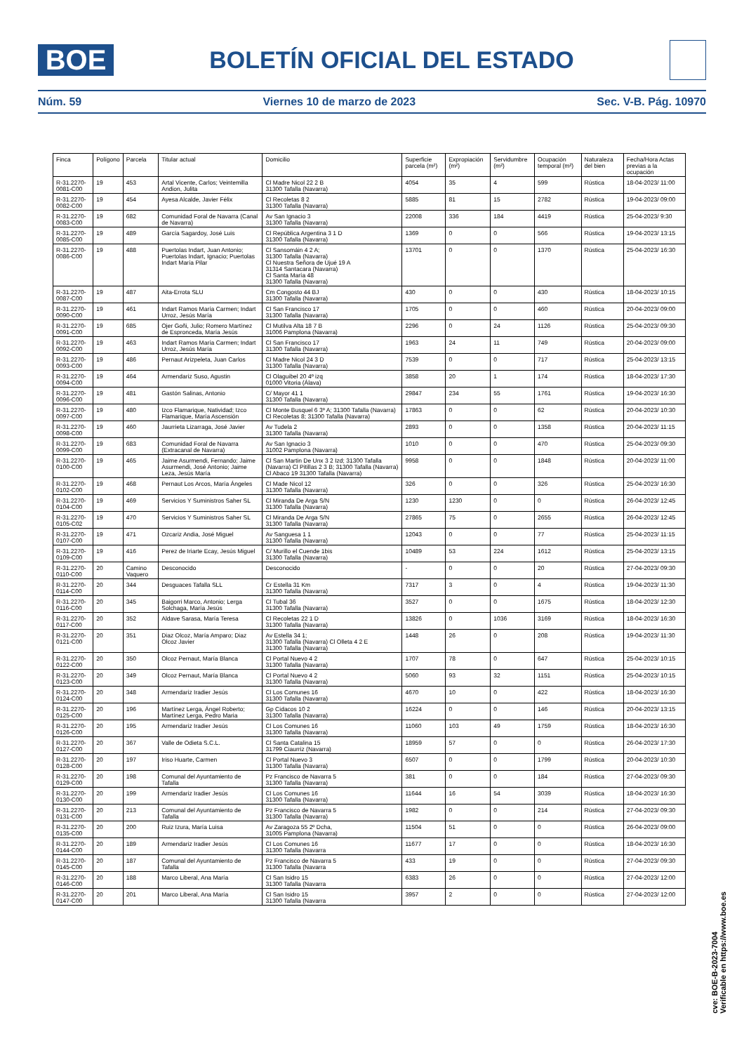BOE
BOLETÍN OFICIAL DEL ESTADO
Núm. 59 Viernes 10 de marzo de 2023 Sec. V-B. Pág. 10970
| Finca | Polígono | Parcela | Titular actual | Domicilio | Superficie parcela (m²) | Expropiación (m²) | Servidumbre (m²) | Ocupación temporal (m²) | Naturaleza del bien | Fecha/Hora Actas previas a la ocupación |
| --- | --- | --- | --- | --- | --- | --- | --- | --- | --- | --- |
| R-31.2270-0081-C00 | 19 | 453 | Artal Vicente, Carlos; Veintemilla Andion, Julita | Cl Madre Nicol 22 2 B 31300 Tafalla (Navarra) | 4054 | 35 | 4 | 599 | Rústica | 18-04-2023/ 11:00 |
| R-31.2270-0082-C00 | 19 | 454 | Ayesa Alcalde, Javier Félix | Cl Recoletas 8 2 31300 Tafalla (Navarra) | 5885 | 81 | 15 | 2782 | Rústica | 19-04-2023/ 09:00 |
| R-31.2270-0083-C00 | 19 | 682 | Comunidad Foral de Navarra (Canal de Navarra) | Av San Ignacio 3 31300 Tafalla (Navarra) | 22008 | 336 | 184 | 4419 | Rústica | 25-04-2023/ 9:30 |
| R-31.2270-0085-C00 | 19 | 489 | García Sagardoy, José Luis | Cl República Argentina 3 1 D 31300 Tafalla (Navarra) | 1369 | 0 | 0 | 566 | Rústica | 19-04-2023/ 13:15 |
| R-31.2270-0086-C00 | 19 | 488 | Puertolas Indart, Juan Antonio; Puertolas Indart, Ignacio; Puertolas Indart María Pilar | Cl Sansomáin 4 2 A; 31300 Tafalla (Navarra) Cl Nuestra Señora de Ujué 19 A 31314 Santacara (Navarra) Cl Santa María 48 31300 Tafalla (Navarra) | 13701 | 0 | 0 | 1370 | Rústica | 25-04-2023/ 16:30 |
| R-31.2270-0087-C00 | 19 | 487 | Aita-Errota SLU | Cm Congosto 44 BJ 31300 Tafalla (Navarra) | 430 | 0 | 0 | 430 | Rústica | 18-04-2023/ 10:15 |
| R-31.2270-0090-C00 | 19 | 461 | Indart Ramos María Carmen; Indart Urroz, Jesús María | Cl San Francisco 17 31300 Tafalla (Navarra) | 1705 | 0 | 0 | 460 | Rústica | 20-04-2023/ 09:00 |
| R-31.2270-0091-C00 | 19 | 685 | Ojer Goñi, Julio; Romero Martínez de Espronceda, María Jesús | Cl Mutilva Alta 18 7 B 31006 Pamplona (Navarra) | 2296 | 0 | 24 | 1126 | Rústica | 25-04-2023/ 09:30 |
| R-31.2270-0092-C00 | 19 | 463 | Indart Ramos María Carmen; Indart Urroz, Jesús María | Cl San Francisco 17 31300 Tafalla (Navarra) | 1963 | 24 | 11 | 749 | Rústica | 20-04-2023/ 09:00 |
| R-31.2270-0093-C00 | 19 | 486 | Pernaut Arizpeleta, Juan Carlos | Cl Madre Nicol 24 3 D 31300 Tafalla (Navarra) | 7539 | 0 | 0 | 717 | Rústica | 25-04-2023/ 13:15 |
| R-31.2270-0094-C00 | 19 | 464 | Armendariz Suso, Agustin | Cl Olaguibel 20 4º izq 01000 Vitoria (Álava) | 3858 | 20 | 1 | 174 | Rústica | 18-04-2023/ 17:30 |
| R-31.2270-0096-C00 | 19 | 481 | Gastón Salinas, Antonio | C/ Mayor 41 1 31300 Tafalla (Navarra) | 29847 | 234 | 55 | 1761 | Rústica | 19-04-2023/ 16:30 |
| R-31.2270-0097-C00 | 19 | 480 | Izco Flamarique, Natividad; Izco Flamarique, María Ascensión | Cl Monte Busquel 6 3º A; 31300 Tafalla (Navarra) Cl Recoletas 8; 31300 Tafalla (Navarra) | 17863 | 0 | 0 | 62 | Rústica | 20-04-2023/ 10:30 |
| R-31.2270-0098-C00 | 19 | 460 | Jaurrieta Lizarraga, José Javier | Av Tudela 2 31300 Tafalla (Navarra) | 2893 | 0 | 0 | 1358 | Rústica | 20-04-2023/ 11:15 |
| R-31.2270-0099-C00 | 19 | 683 | Comunidad Foral de Navarra (Extracanal de Navarra) | Av San Ignacio 3 31002 Pamplona (Navarra) | 1010 | 0 | 0 | 470 | Rústica | 25-04-2023/ 09:30 |
| R-31.2270-0100-C00 | 19 | 465 | Jaime Asurmendi, Fernando; Jaime Asurmendi, José Antonio; Jaime Leza, Jesús María | Cl San Martin De Unx 3 2 Izd; 31300 Tafalla (Navarra) Cl Pitillas 2 3 B; 31300 Tafalla (Navarra) Cl Abaco 19 31300 Tafalla (Navarra) | 9958 | 0 | 0 | 1848 | Rústica | 20-04-2023/ 11:00 |
| R-31.2270-0102-C00 | 19 | 468 | Pernaut Los Arcos, María Ángeles | Cl Made Nicol 12 31300 Tafalla (Navarra) | 326 | 0 | 0 | 326 | Rústica | 25-04-2023/ 16:30 |
| R-31.2270-0104-C00 | 19 | 469 | Servicios Y Suministros Saher SL | Cl Miranda De Arga S/N 31300 Tafalla (Navarra) | 1230 | 1230 | 0 | 0 | Rústica | 26-04-2023/ 12:45 |
| R-31.2270-0105-C02 | 19 | 470 | Servicios Y Suministros Saher SL | Cl Miranda De Arga S/N 31300 Tafalla (Navarra) | 27865 | 75 | 0 | 2655 | Rústica | 26-04-2023/ 12:45 |
| R-31.2270-0107-C00 | 19 | 471 | Ozcariz Andia, José Miguel | Av Sanguesa 1 1 31300 Tafalla (Navarra) | 12043 | 0 | 0 | 77 | Rústica | 25-04-2023/ 11:15 |
| R-31.2270-0109-C00 | 19 | 416 | Perez de Iriarte Ecay, Jesús Miguel | C/ Murillo el Cuende 1bis 31300 Tafalla (Navarra) | 10489 | 53 | 224 | 1612 | Rústica | 25-04-2023/ 13:15 |
| R-31.2270-0110-C00 | 20 | Camino Vaquero | Desconocido | Desconocido | - | 0 | 0 | 20 | Rústica | 27-04-2023/ 09:30 |
| R-31.2270-0114-C00 | 20 | 344 | Desguaces Tafalla SLL | Cr Estella 31 Km 31300 Tafalla (Navarra) | 7317 | 3 | 0 | 4 | Rústica | 19-04-2023/ 11:30 |
| R-31.2270-0116-C00 | 20 | 345 | Baigorri Marco, Antonio; Lerga Solchaga, María Jesús | Cl Tubal 36 31300 Tafalla (Navarra) | 3527 | 0 | 0 | 1675 | Rústica | 18-04-2023/ 12:30 |
| R-31.2270-0117-C00 | 20 | 352 | Aldave Sarasa, María Teresa | Cl Recoletas 22 1 D 31300 Tafalla (Navarra) | 13826 | 0 | 1036 | 3169 | Rústica | 18-04-2023/ 16:30 |
| R-31.2270-0121-C00 | 20 | 351 | Diaz Olcoz, María Amparo; Diaz Olcoz Javier | Av Estella 34 1; 31300 Tafalla (Navarra) Cl Olleta 4 2 E 31300 Tafalla (Navarra) | 1448 | 26 | 0 | 208 | Rústica | 19-04-2023/ 11:30 |
| R-31.2270-0122-C00 | 20 | 350 | Olcoz Pernaut, María Blanca | Cl Portal Nuevo 4 2 31300 Tafalla (Navarra) | 1707 | 78 | 0 | 647 | Rústica | 25-04-2023/ 10:15 |
| R-31.2270-0123-C00 | 20 | 349 | Olcoz Pernaut, María Blanca | Cl Portal Nuevo 4 2 31300 Tafalla (Navarra) | 5060 | 93 | 32 | 1151 | Rústica | 25-04-2023/ 10:15 |
| R-31.2270-0124-C00 | 20 | 348 | Armendariz Iradier Jesús | Cl Los Comunes 16 31300 Tafalla (Navarra) | 4670 | 10 | 0 | 422 | Rústica | 18-04-2023/ 16:30 |
| R-31.2270-0125-C00 | 20 | 196 | Martínez Lerga, Ángel Roberto; Martínez Lerga, Pedro Maria | Gp Cidacos 10 2 31300 Tafalla (Navarra) | 16224 | 0 | 0 | 146 | Rústica | 20-04-2023/ 13:15 |
| R-31.2270-0126-C00 | 20 | 195 | Armendariz Iradier Jesús | Cl Los Comunes 16 31300 Tafalla (Navarra) | 11060 | 103 | 49 | 1759 | Rústica | 18-04-2023/ 16:30 |
| R-31.2270-0127-C00 | 20 | 367 | Valle de Odieta S.C.L. | Cl Santa Catalina 15 31799 Ciaurriz (Navarra) | 18959 | 57 | 0 | 0 | Rústica | 26-04-2023/ 17:30 |
| R-31.2270-0128-C00 | 20 | 197 | Iriso Huarte, Carmen | Cl Portal Nuevo 3 31300 Tafalla (Navarra) | 6507 | 0 | 0 | 1799 | Rústica | 20-04-2023/ 10:30 |
| R-31.2270-0129-C00 | 20 | 198 | Comunal del Ayuntamiento de Tafalla | Pz Francisco de Navarra 5 31300 Tafalla (Navarra) | 381 | 0 | 0 | 184 | Rústica | 27-04-2023/ 09:30 |
| R-31.2270-0130-C00 | 20 | 199 | Armendariz Iradier Jesús | Cl Los Comunes 16 31300 Tafalla (Navarra) | 11644 | 16 | 54 | 3039 | Rústica | 18-04-2023/ 16:30 |
| R-31.2270-0131-C00 | 20 | 213 | Comunal del Ayuntamiento de Tafalla | Pz Francisco de Navarra 5 31300 Tafalla (Navarra) | 1982 | 0 | 0 | 214 | Rústica | 27-04-2023/ 09:30 |
| R-31.2270-0135-C00 | 20 | 200 | Ruiz Izura, María Luisa | Av Zaragoza 55 2º Dcha, 31005 Pamplona (Navarra) | 11504 | 51 | 0 | 0 | Rústica | 26-04-2023/ 09:00 |
| R-31.2270-0144-C00 | 20 | 189 | Armendariz Iradier Jesús | Cl Los Comunes 16 31300 Tafalla (Navarra | 11677 | 17 | 0 | 0 | Rústica | 18-04-2023/ 16:30 |
| R-31.2270-0145-C00 | 20 | 187 | Comunal del Ayuntamiento de Tafalla | Pz Francisco de Navarra 5 31300 Tafalla (Navarra | 433 | 19 | 0 | 0 | Rústica | 27-04-2023/ 09:30 |
| R-31.2270-0146-C00 | 20 | 188 | Marco Liberal, Ana María | Cl San Isidro 15 31300 Tafalla (Navarra | 6383 | 26 | 0 | 0 | Rústica | 27-04-2023/ 12:00 |
| R-31.2270-0147-C00 | 20 | 201 | Marco Liberal, Ana María | Cl San Isidro 15 31300 Tafalla (Navarra | 3957 | 2 | 0 | 0 | Rústica | 27-04-2023/ 12:00 |
cve: BOE-B-2023-7004
Verificable en https://www.boe.es